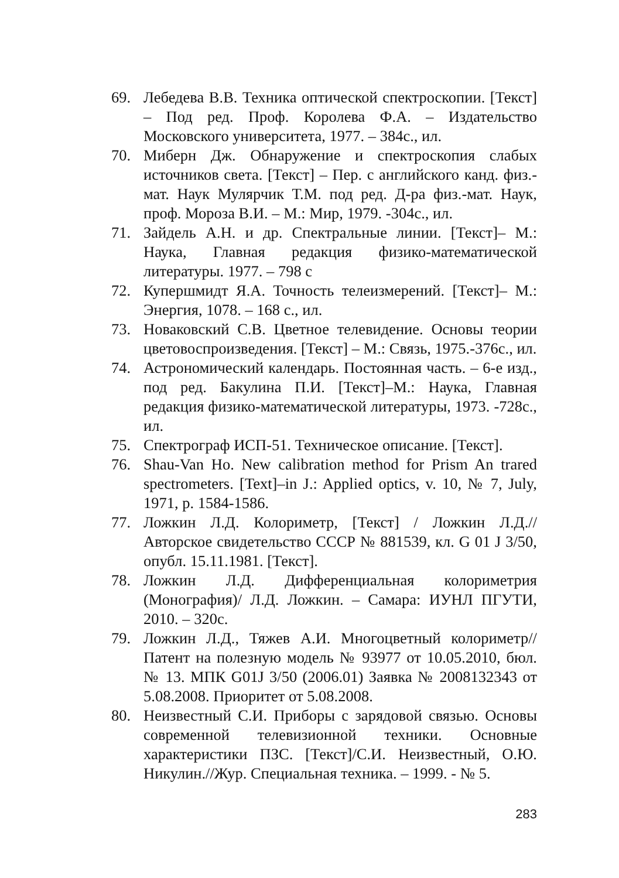69. Лебедева В.В. Техника оптической спектроскопии. [Текст] – Под ред. Проф. Королева Ф.А. – Издательство Московского университета, 1977. – 384с., ил.
70. Миберн Дж. Обнаружение и спектроскопия слабых источников света. [Текст] – Пер. с английского канд. физ.-мат. Наук Мулярчик Т.М. под ред. Д-ра физ.-мат. Наук, проф. Мороза В.И. – М.: Мир, 1979. -304с., ил.
71. Зайдель А.Н. и др. Спектральные линии. [Текст]– М.: Наука, Главная редакция физико-математической литературы. 1977. – 798 с
72. Купершмидт Я.А. Точность телеизмерений. [Текст]– М.: Энергия, 1078. – 168 с., ил.
73. Новаковский С.В. Цветное телевидение. Основы теории цветовоспроизведения. [Текст] – М.: Связь, 1975.-376с., ил.
74. Астрономический календарь. Постоянная часть. – 6-е изд., под ред. Бакулина П.И. [Текст]–М.: Наука, Главная редакция физико-математической литературы, 1973. -728с., ил.
75. Спектрограф ИСП-51. Техническое описание. [Текст].
76. Shau-Van Ho. New calibration method for Prism An trared spectrometers. [Text]–in J.: Applied optics, v. 10, № 7, July, 1971, p. 1584-1586.
77. Ложкин Л.Д. Колориметр, [Текст] / Ложкин Л.Д.//Авторское свидетельство СССР № 881539, кл. G 01 J 3/50, опубл. 15.11.1981. [Текст].
78. Ложкин Л.Д. Дифференциальная колориметрия (Монография)/ Л.Д. Ложкин. – Самара: ИУНЛ ПГУТИ, 2010. – 320с.
79. Ложкин Л.Д., Тяжев А.И. Многоцветный колориметр//Патент на полезную модель № 93977 от 10.05.2010, бюл. № 13. МПК G01J 3/50 (2006.01) Заявка № 2008132343 от 5.08.2008. Приоритет от 5.08.2008.
80. Неизвестный С.И. Приборы с зарядовой связью. Основы современной телевизионной техники. Основные характеристики ПЗС. [Текст]/С.И. Неизвестный, О.Ю. Никулин.//Жур. Специальная техника. – 1999. - № 5.
283